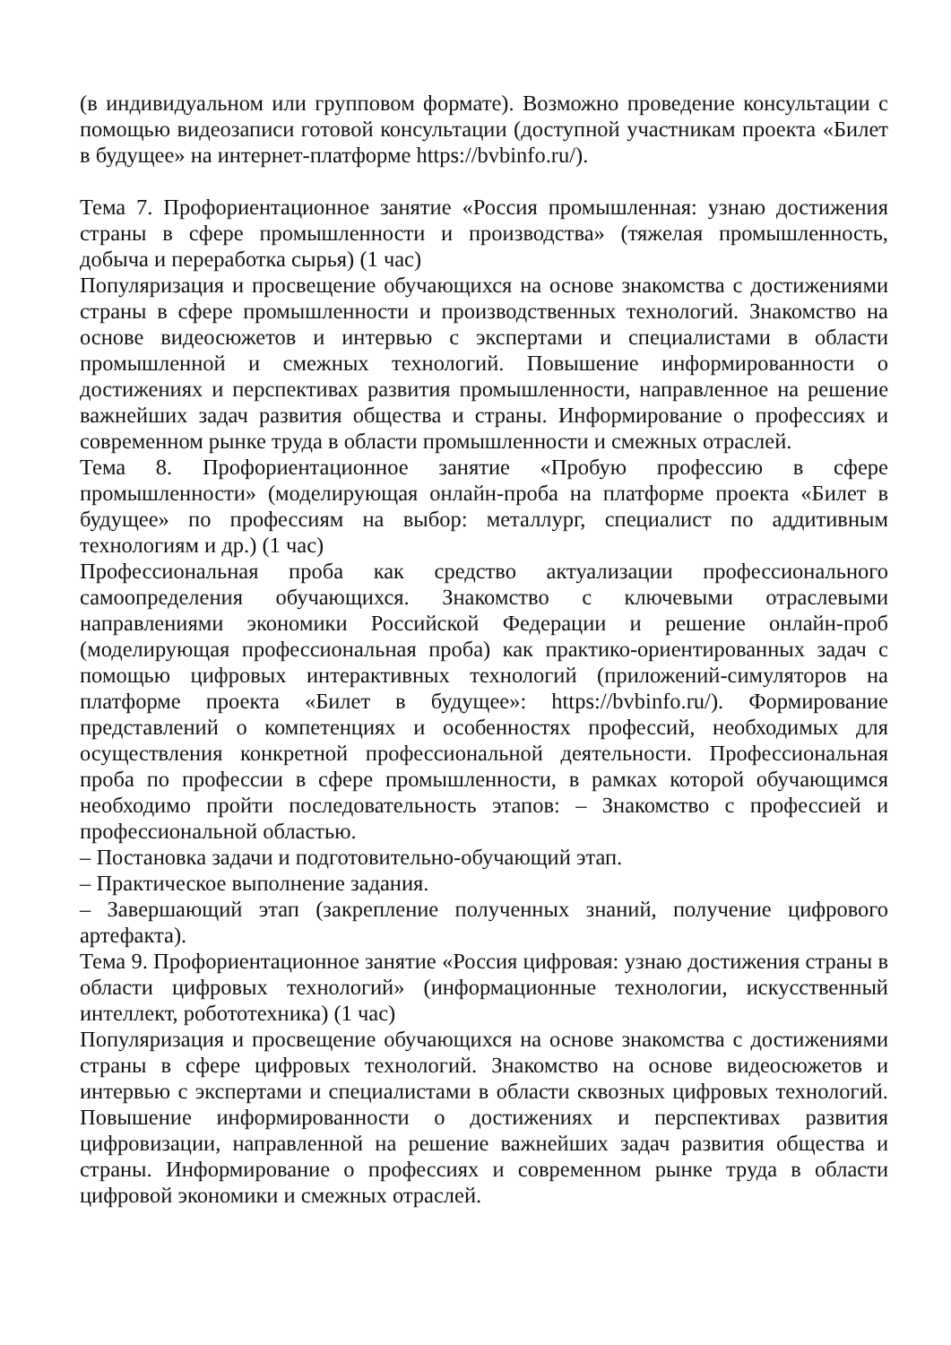(в индивидуальном или групповом формате). Возможно проведение консультации с помощью видеозаписи готовой консультации (доступной участникам проекта «Билет в будущее» на интернет-платформе https://bvbinfo.ru/).
Тема 7. Профориентационное занятие «Россия промышленная: узнаю достижения страны в сфере промышленности и производства» (тяжелая промышленность, добыча и переработка сырья) (1 час)
Популяризация и просвещение обучающихся на основе знакомства с достижениями страны в сфере промышленности и производственных технологий. Знакомство на основе видеосюжетов и интервью с экспертами и специалистами в области промышленной и смежных технологий. Повышение информированности о достижениях и перспективах развития промышленности, направленное на решение важнейших задач развития общества и страны. Информирование о профессиях и современном рынке труда в области промышленности и смежных отраслей.
Тема 8. Профориентационное занятие «Пробую профессию в сфере промышленности» (моделирующая онлайн-проба на платформе проекта «Билет в будущее» по профессиям на выбор: металлург, специалист по аддитивным технологиям и др.) (1 час)
Профессиональная проба как средство актуализации профессионального самоопределения обучающихся. Знакомство с ключевыми отраслевыми направлениями экономики Российской Федерации и решение онлайн-проб (моделирующая профессиональная проба) как практико-ориентированных задач с помощью цифровых интерактивных технологий (приложений-симуляторов на платформе проекта «Билет в будущее»: https://bvbinfo.ru/). Формирование представлений о компетенциях и особенностях профессий, необходимых для осуществления конкретной профессиональной деятельности. Профессиональная проба по профессии в сфере промышленности, в рамках которой обучающимся необходимо пройти последовательность этапов: – Знакомство с профессией и профессиональной областью.
– Постановка задачи и подготовительно-обучающий этап.
– Практическое выполнение задания.
– Завершающий этап (закрепление полученных знаний, получение цифрового артефакта).
Тема 9. Профориентационное занятие «Россия цифровая: узнаю достижения страны в области цифровых технологий» (информационные технологии, искусственный интеллект, робототехника) (1 час)
Популяризация и просвещение обучающихся на основе знакомства с достижениями страны в сфере цифровых технологий. Знакомство на основе видеосюжетов и интервью с экспертами и специалистами в области сквозных цифровых технологий. Повышение информированности о достижениях и перспективах развития цифровизации, направленной на решение важнейших задач развития общества и страны. Информирование о профессиях и современном рынке труда в области цифровой экономики и смежных отраслей.